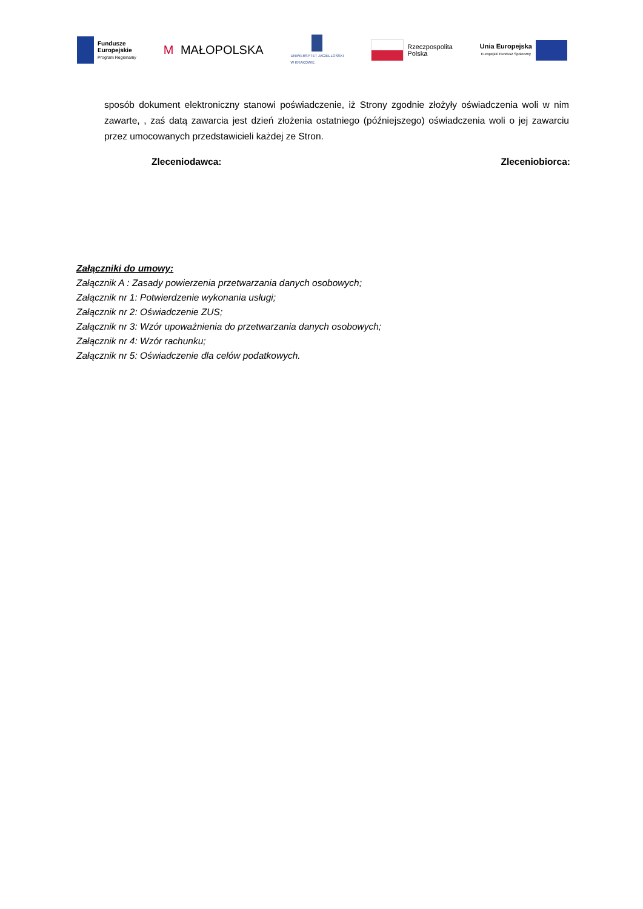Fundusze
Europejskie
Program Regionalny
M MAŁOPOLSKA
UNIWERSYTET JAGIELLOŃSKI
W KRAKOWIE
Rzeczpospolita
Polska
Unia Europejska
Europejski Fundusz Społeczny
sposób dokument elektroniczny stanowi poświadczenie, iż Strony zgodnie złożyły oświadczenia woli w nim zawarte, , zaś datą zawarcia jest dzień złożenia ostatniego (późniejszego) oświadczenia woli o jej zawarciu przez umocowanych przedstawicieli każdej ze Stron.
Zleceniodawca: Zleceniobiorca:
Załączniki do umowy:
Załącznik A : Zasady powierzenia przetwarzania danych osobowych;
Załącznik nr 1: Potwierdzenie wykonania usługi;
Załącznik nr 2: Oświadczenie ZUS;
Załącznik nr 3: Wzór upoważnienia do przetwarzania danych osobowych;
Załącznik nr 4: Wzór rachunku;
Załącznik nr 5: Oświadczenie dla celów podatkowych.